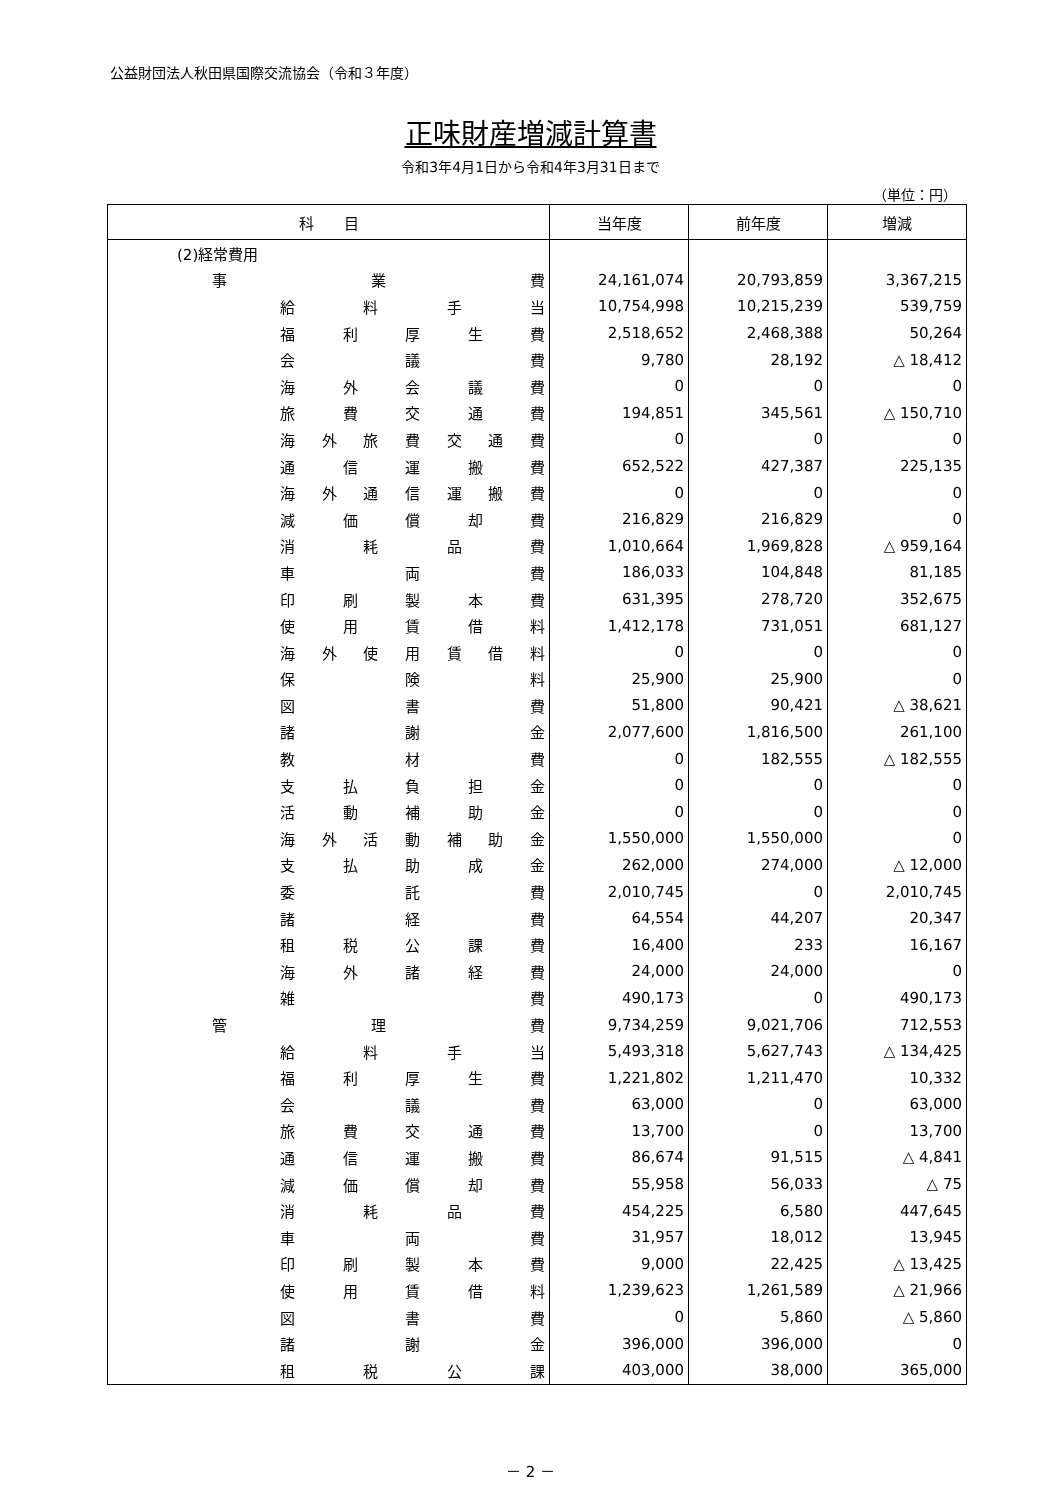公益財団法人秋田県国際交流協会（令和３年度）
正味財産増減計算書
令和3年4月1日から令和4年3月31日まで
（単位：円）
| 科 目 | 当年度 | 前年度 | 増減 |
| --- | --- | --- | --- |
| (2)経常費用 | | | |
| 事 業 費 | 24,161,074 | 20,793,859 | 3,367,215 |
| 給 料 手 当 | 10,754,998 | 10,215,239 | 539,759 |
| 福 利 厚 生 費 | 2,518,652 | 2,468,388 | 50,264 |
| 会 議 費 | 9,780 | 28,192 | △ 18,412 |
| 海 外 会 議 費 | 0 | 0 | 0 |
| 旅 費 交 通 費 | 194,851 | 345,561 | △ 150,710 |
| 海 外 旅 費 交 通 費 | 0 | 0 | 0 |
| 通 信 運 搬 費 | 652,522 | 427,387 | 225,135 |
| 海 外 通 信 運 搬 費 | 0 | 0 | 0 |
| 減 価 償 却 費 | 216,829 | 216,829 | 0 |
| 消 耗 品 費 | 1,010,664 | 1,969,828 | △ 959,164 |
| 車 両 費 | 186,033 | 104,848 | 81,185 |
| 印 刷 製 本 費 | 631,395 | 278,720 | 352,675 |
| 使 用 賃 借 料 | 1,412,178 | 731,051 | 681,127 |
| 海 外 使 用 賃 借 料 | 0 | 0 | 0 |
| 保 険 料 | 25,900 | 25,900 | 0 |
| 図 書 費 | 51,800 | 90,421 | △ 38,621 |
| 諸 謝 金 | 2,077,600 | 1,816,500 | 261,100 |
| 教 材 費 | 0 | 182,555 | △ 182,555 |
| 支 払 負 担 金 | 0 | 0 | 0 |
| 活 動 補 助 金 | 0 | 0 | 0 |
| 海 外 活 動 補 助 金 | 1,550,000 | 1,550,000 | 0 |
| 支 払 助 成 金 | 262,000 | 274,000 | △ 12,000 |
| 委 託 費 | 2,010,745 | 0 | 2,010,745 |
| 諸 経 費 | 64,554 | 44,207 | 20,347 |
| 租 税 公 課 費 | 16,400 | 233 | 16,167 |
| 海 外 諸 経 費 | 24,000 | 24,000 | 0 |
| 雑 費 | 490,173 | 0 | 490,173 |
| 管 理 費 | 9,734,259 | 9,021,706 | 712,553 |
| 給 料 手 当 | 5,493,318 | 5,627,743 | △ 134,425 |
| 福 利 厚 生 費 | 1,221,802 | 1,211,470 | 10,332 |
| 会 議 費 | 63,000 | 0 | 63,000 |
| 旅 費 交 通 費 | 13,700 | 0 | 13,700 |
| 通 信 運 搬 費 | 86,674 | 91,515 | △ 4,841 |
| 減 価 償 却 費 | 55,958 | 56,033 | △ 75 |
| 消 耗 品 費 | 454,225 | 6,580 | 447,645 |
| 車 両 費 | 31,957 | 18,012 | 13,945 |
| 印 刷 製 本 費 | 9,000 | 22,425 | △ 13,425 |
| 使 用 賃 借 料 | 1,239,623 | 1,261,589 | △ 21,966 |
| 図 書 費 | 0 | 5,860 | △ 5,860 |
| 諸 謝 金 | 396,000 | 396,000 | 0 |
| 租 税 公 課 | 403,000 | 38,000 | 365,000 |
－ 2 －